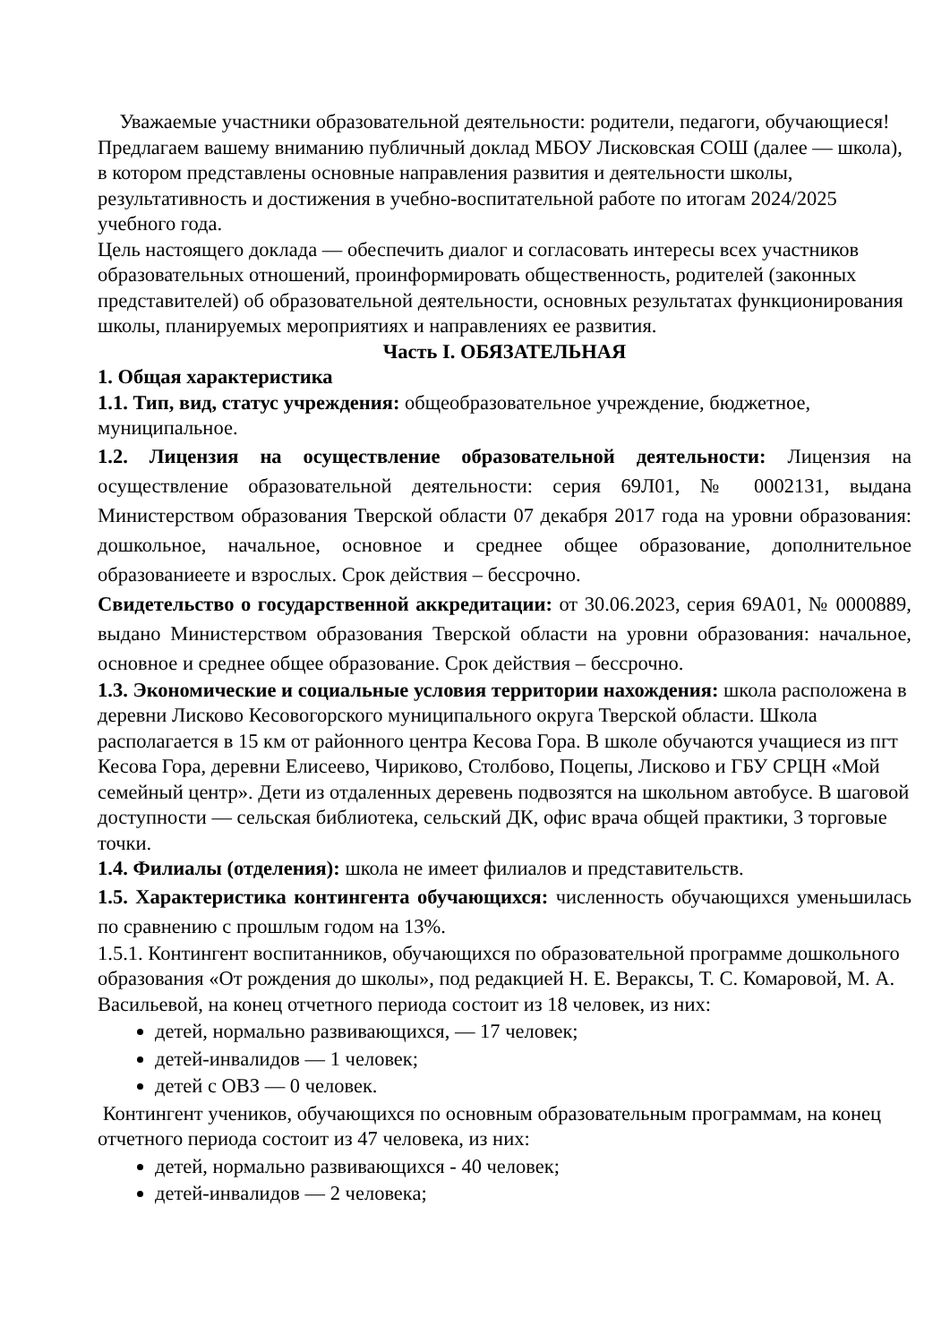Уважаемые участники образовательной деятельности: родители, педагоги, обучающиеся!
Предлагаем вашему вниманию публичный доклад МБОУ Лисковская СОШ (далее — школа), в котором представлены основные направления развития и деятельности школы, результативность и достижения в учебно-воспитательной работе по итогам 2024/2025 учебного года.
Цель настоящего доклада — обеспечить диалог и согласовать интересы всех участников образовательных отношений, проинформировать общественность, родителей (законных представителей) об образовательной деятельности, основных результатах функционирования школы, планируемых мероприятиях и направлениях ее развития.
Часть I. ОБЯЗАТЕЛЬНАЯ
1. Общая характеристика
1.1. Тип, вид, статус учреждения: общеобразовательное учреждение, бюджетное, муниципальное.
1.2. Лицензия на осуществление образовательной деятельности: Лицензия на осуществление образовательной деятельности: серия 69Л01, № 0002131, выдана Министерством образования Тверской области 07 декабря 2017 года на уровни образования: дошкольное, начальное, основное и среднее общее образование, дополнительное образованиеете и взрослых. Срок действия – бессрочно.
Свидетельство о государственной аккредитации: от 30.06.2023, серия 69А01, № 0000889, выдано Министерством образования Тверской области на уровни образования: начальное, основное и среднее общее образование. Срок действия – бессрочно.
1.3. Экономические и социальные условия территории нахождения: школа расположена в деревни Лисково Кесовогорского муниципального округа Тверской области. Школа располагается в 15 км от районного центра Кесова Гора. В школе обучаются учащиеся из пгт Кесова Гора, деревни Елисеево, Чириково, Столбово, Поцепы, Лисково и ГБУ СРЦН «Мой семейный центр». Дети из отдаленных деревень подвозятся на школьном автобусе. В шаговой доступности — сельская библиотека, сельский ДК, офис врача общей практики, 3 торговые точки.
1.4. Филиалы (отделения): школа не имеет филиалов и представительств.
1.5. Характеристика контингента обучающихся: численность обучающихся уменьшилась по сравнению с прошлым годом на 13%.
1.5.1. Контингент воспитанников, обучающихся по образовательной программе дошкольного образования «От рождения до школы», под редакцией Н. Е. Вераксы, Т. С. Комаровой, М. А. Васильевой, на конец отчетного периода состоит из 18 человек, из них:
детей, нормально развивающихся, — 17 человек;
детей-инвалидов — 1 человек;
детей с ОВЗ — 0 человек.
Контингент учеников, обучающихся по основным образовательным программам, на конец отчетного периода состоит из 47 человека, из них:
детей, нормально развивающихся - 40 человек;
детей-инвалидов — 2 человека;